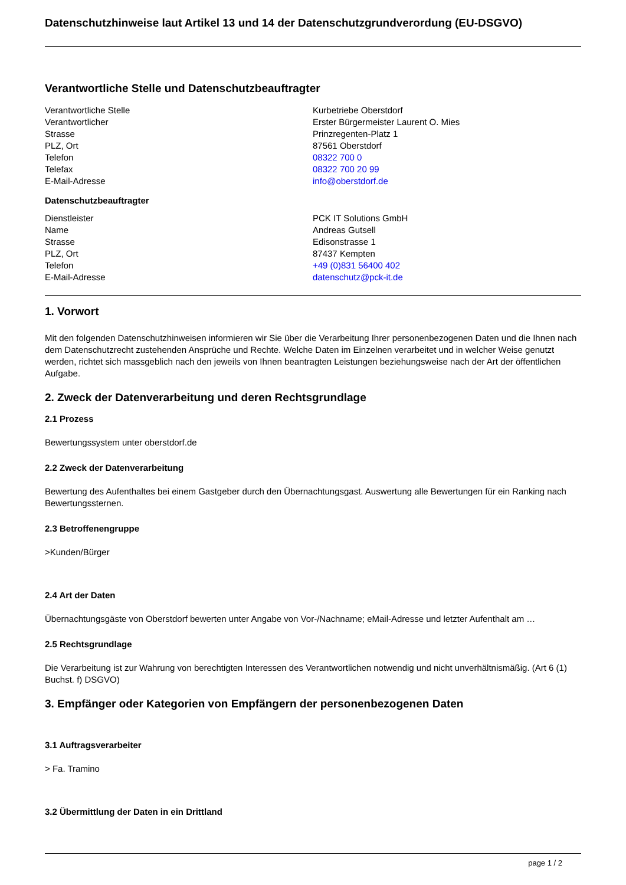Datenschutzhinweise laut Artikel 13 und 14 der Datenschutzgrundverordung (EU-DSGVO)
Verantwortliche Stelle und Datenschutzbeauftragter
| Verantwortliche Stelle | Kurbetriebe Oberstdorf |
| Verantwortlicher | Erster Bürgermeister Laurent O. Mies |
| Strasse | Prinzregenten-Platz 1 |
| PLZ, Ort | 87561 Oberstdorf |
| Telefon | 08322 700 0 |
| Telefax | 08322 700 20 99 |
| E-Mail-Adresse | info@oberstdorf.de |
Datenschutzbeauftragter
| Dienstleister | PCK IT Solutions GmbH |
| Name | Andreas Gutsell |
| Strasse | Edisonstrasse 1 |
| PLZ, Ort | 87437 Kempten |
| Telefon | +49 (0)831 56400 402 |
| E-Mail-Adresse | datenschutz@pck-it.de |
1. Vorwort
Mit den folgenden Datenschutzhinweisen informieren wir Sie über die Verarbeitung Ihrer personenbezogenen Daten und die Ihnen nach dem Datenschutzrecht zustehenden Ansprüche und Rechte. Welche Daten im Einzelnen verarbeitet und in welcher Weise genutzt werden, richtet sich massgeblich nach den jeweils von Ihnen beantragten Leistungen beziehungsweise nach der Art der öffentlichen Aufgabe.
2. Zweck der Datenverarbeitung und deren Rechtsgrundlage
2.1 Prozess
Bewertungssystem unter oberstdorf.de
2.2 Zweck der Datenverarbeitung
Bewertung des Aufenthaltes bei einem Gastgeber durch den Übernachtungsgast. Auswertung alle Bewertungen für ein Ranking nach Bewertungssternen.
2.3 Betroffenengruppe
>Kunden/Bürger
2.4 Art der Daten
Übernachtungsgäste von Oberstdorf bewerten unter Angabe von Vor-/Nachname; eMail-Adresse und letzter Aufenthalt am …
2.5 Rechtsgrundlage
Die Verarbeitung ist zur Wahrung von berechtigten Interessen des Verantwortlichen notwendig und nicht unverhältnismäßig. (Art 6 (1) Buchst. f) DSGVO)
3. Empfänger oder Kategorien von Empfängern der personenbezogenen Daten
3.1 Auftragsverarbeiter
> Fa. Tramino
3.2 Übermittlung der Daten in ein Drittland
page 1 / 2